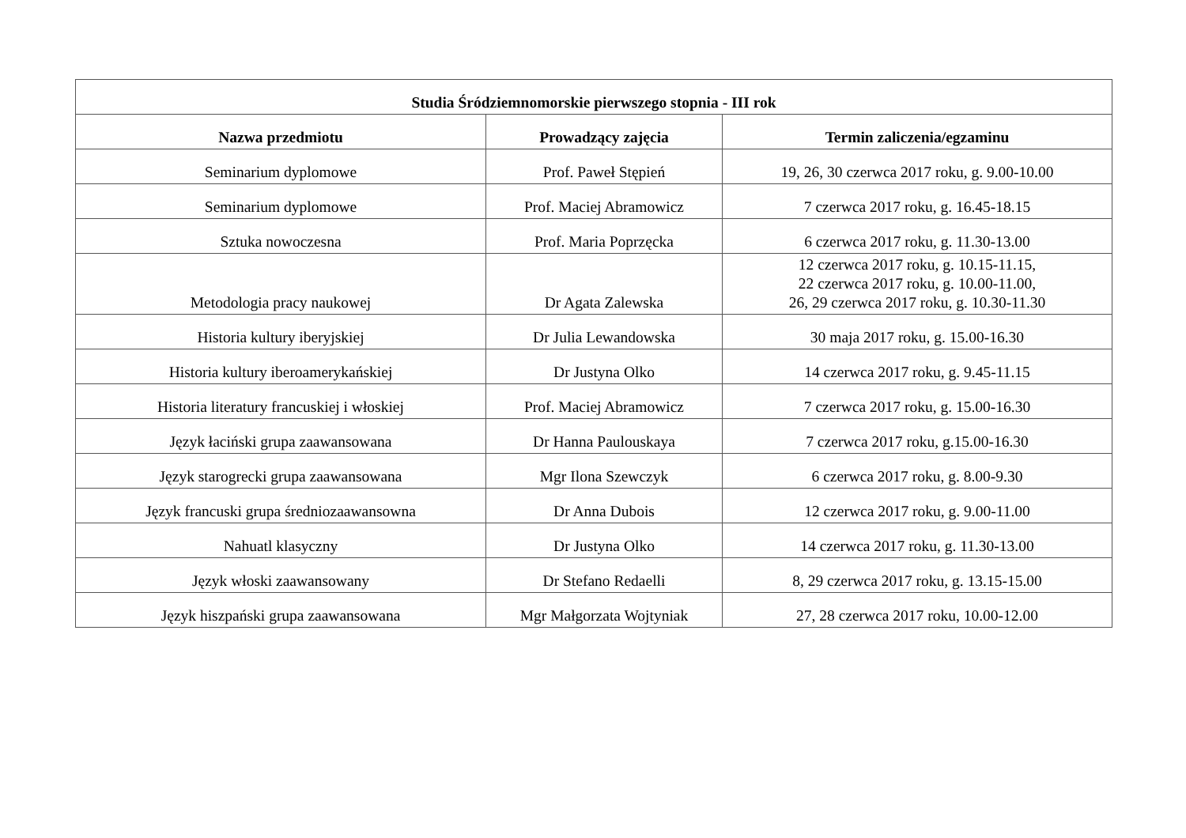| Studia Śródziemnomorskie pierwszego stopnia - III rok | | |
| --- | --- | --- |
| Nazwa przedmiotu | Prowadzący zajęcia | Termin zaliczenia/egzaminu |
| Seminarium dyplomowe | Prof. Paweł Stępień | 19, 26, 30 czerwca 2017 roku, g. 9.00-10.00 |
| Seminarium dyplomowe | Prof. Maciej Abramowicz | 7 czerwca 2017 roku, g. 16.45-18.15 |
| Sztuka nowoczesna | Prof. Maria Poprzęcka | 6 czerwca 2017 roku, g. 11.30-13.00 |
| Metodologia pracy naukowej | Dr Agata Zalewska | 12 czerwca 2017 roku, g. 10.15-11.15, 22 czerwca 2017 roku, g. 10.00-11.00, 26, 29 czerwca 2017 roku, g. 10.30-11.30 |
| Historia kultury iberyjskiej | Dr Julia Lewandowska | 30 maja 2017 roku, g. 15.00-16.30 |
| Historia kultury iberoamerykańskiej | Dr Justyna Olko | 14 czerwca 2017 roku, g. 9.45-11.15 |
| Historia literatury francuskiej i włoskiej | Prof. Maciej Abramowicz | 7 czerwca 2017 roku, g. 15.00-16.30 |
| Język łaciński grupa zaawansowana | Dr Hanna Paulouskaya | 7 czerwca 2017 roku, g.15.00-16.30 |
| Język starogrecki grupa zaawansowana | Mgr Ilona Szewczyk | 6 czerwca 2017 roku, g. 8.00-9.30 |
| Język francuski grupa średniozaawansowna | Dr Anna Dubois | 12 czerwca 2017 roku, g. 9.00-11.00 |
| Nahuatl klasyczny | Dr Justyna Olko | 14 czerwca 2017 roku, g. 11.30-13.00 |
| Język włoski zaawansowany | Dr Stefano Redaelli | 8, 29 czerwca 2017 roku, g. 13.15-15.00 |
| Język hiszpański grupa zaawansowana | Mgr Małgorzata Wojtyniak | 27, 28 czerwca 2017 roku, 10.00-12.00 |